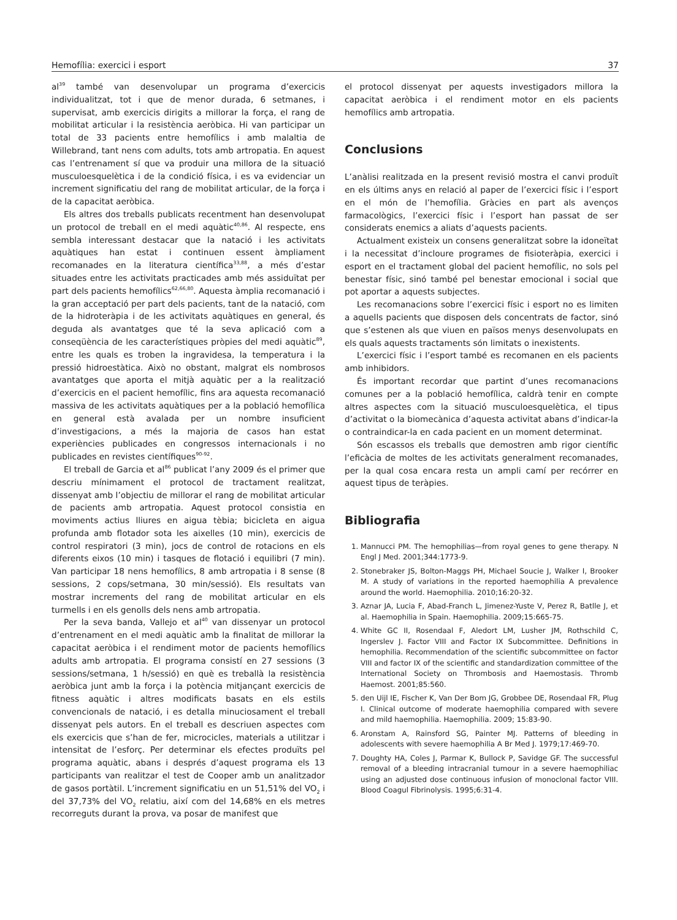Hemofília: exercici i esport 37
al<sup>39</sup> també van desenvolupar un programa d’exercicis individualitzat, tot i que de menor durada, 6 setmanes, i supervisat, amb exercicis dirigits a millorar la força, el rang de mobilitat articular i la resistència aeròbica. Hi van participar un total de 33 pacients entre hemofílics i amb malaltia de Willebrand, tant nens com adults, tots amb artropatia. En aquest cas l’entrenament sí que va produir una millora de la situació musculoesquelètica i de la condició física, i es va evidenciar un increment significatiu del rang de mobilitat articular, de la força i de la capacitat aeròbica.
Els altres dos treballs publicats recentment han desenvolupat un protocol de treball en el medi aquàtic<sup>40,86</sup>. Al respecte, ens sembla interessant destacar que la natació i les activitats aquàtiques han estat i continuen essent àmpliament recomanades en la literatura científica<sup>33,88</sup>, a més d’estar situades entre les activitats practicades amb més assiduïtat per part dels pacients hemofílics<sup>62,66,80</sup>. Aquesta àmplia recomanació i la gran acceptació per part dels pacients, tant de la natació, com de la hidroteràpia i de les activitats aquàtiques en general, és deguda als avantatges que té la seva aplicació com a conseqüència de les característiques pròpies del medi aquàtic<sup>89</sup>, entre les quals es troben la ingravidesa, la temperatura i la pressió hidroestàtica. Això no obstant, malgrat els nombrosos avantatges que aporta el mitjà aquàtic per a la realització d’exercicis en el pacient hemofílic, fins ara aquesta recomanació massiva de les activitats aquàtiques per a la població hemofílica en general està avalada per un nombre insuficient d’investigacions, a més la majoria de casos han estat experiències publicades en congressos internacionals i no publicades en revistes científiques<sup>90-92</sup>.
El treball de Garcia et al<sup>86</sup> publicat l’any 2009 és el primer que descriu mínimament el protocol de tractament realitzat, dissenyat amb l’objectiu de millorar el rang de mobilitat articular de pacients amb artropatia. Aquest protocol consistia en moviments actius lliures en aigua tèbia; bicicleta en aigua profunda amb flotador sota les aixelles (10 min), exercicis de control respiratori (3 min), jocs de control de rotacions en els diferents eixos (10 min) i tasques de flotació i equilibri (7 min). Van participar 18 nens hemofílics, 8 amb artropatia i 8 sense (8 sessions, 2 cops/setmana, 30 min/sessió). Els resultats van mostrar increments del rang de mobilitat articular en els turmells i en els genolls dels nens amb artropatia.
Per la seva banda, Vallejo et al<sup>40</sup> van dissenyar un protocol d’entrenament en el medi aquàtic amb la finalitat de millorar la capacitat aeròbica i el rendiment motor de pacients hemofílics adults amb artropatia. El programa consistí en 27 sessions (3 sessions/setmana, 1 h/sessió) en què es treballà la resistència aeròbica junt amb la força i la potència mitjançant exercicis de fitness aquàtic i altres modificats basats en els estils convencionals de natació, i es detalla minuciosament el treball dissenyat pels autors. En el treball es descriuen aspectes com els exercicis que s’han de fer, microcicles, materials a utilitzar i intensitat de l’esforç. Per determinar els efectes produïts pel programa aquàtic, abans i després d’aquest programa els 13 participants van realitzar el test de Cooper amb un analitzador de gasos portàtil. L’increment significatiu en un 51,51% del VO<sub>2</sub> i del 37,73% del VO<sub>2</sub> relatiu, així com del 14,68% en els metres recorreguts durant la prova, va posar de manifest que
el protocol dissenyat per aquests investigadors millora la capacitat aeròbica i el rendiment motor en els pacients hemofílics amb artropatia.
Conclusions
L’anàlisi realitzada en la present revisió mostra el canvi produït en els últims anys en relació al paper de l’exercici físic i l’esport en el món de l’hemofília. Gràcies en part als avenços farmacològics, l’exercici físic i l’esport han passat de ser considerats enemics a aliats d’aquests pacients.
Actualment existeix un consens generalitzat sobre la idoneïtat i la necessitat d’incloure programes de fisioteràpia, exercici i esport en el tractament global del pacient hemofílic, no sols pel benestar físic, sinó també pel benestar emocional i social que pot aportar a aquests subjectes.
Les recomanacions sobre l’exercici físic i esport no es limiten a aquells pacients que disposen dels concentrats de factor, sinó que s’estenen als que viuen en països menys desenvolupats en els quals aquests tractaments són limitats o inexistents.
L’exercici físic i l’esport també es recomanen en els pacients amb inhibidors.
És important recordar que partint d’unes recomanacions comunes per a la població hemofílica, caldrà tenir en compte altres aspectes com la situació musculoesquelètica, el tipus d’activitat o la biomecànica d’aquesta activitat abans d’indicar-la o contraindicar-la en cada pacient en un moment determinat.
Són escassos els treballs que demostren amb rigor científic l’eficàcia de moltes de les activitats generalment recomanades, per la qual cosa encara resta un ampli camí per recórrer en aquest tipus de teràpies.
Bibliografia
1. Mannucci PM. The hemophilias—from royal genes to gene therapy. N Engl J Med. 2001;344:1773-9.
2. Stonebraker JS, Bolton-Maggs PH, Michael Soucie J, Walker I, Brooker M. A study of variations in the reported haemophilia A prevalence around the world. Haemophilia. 2010;16:20-32.
3. Aznar JA, Lucia F, Abad-Franch L, Jimenez-Yuste V, Perez R, Batlle J, et al. Haemophilia in Spain. Haemophilia. 2009;15:665-75.
4. White GC II, Rosendaal F, Aledort LM, Lusher JM, Rothschild C, Ingerslev J. Factor VIII and Factor IX Subcommittee. Definitions in hemophilia. Recommendation of the scientific subcommittee on factor VIII and factor IX of the scientific and standardization committee of the International Society on Thrombosis and Haemostasis. Thromb Haemost. 2001;85:560.
5. den Uijl IE, Fischer K, Van Der Bom JG, Grobbee DE, Rosendaal FR, Plug I. Clinical outcome of moderate haemophilia compared with severe and mild haemophilia. Haemophilia. 2009; 15:83-90.
6. Aronstam A, Rainsford SG, Painter MJ. Patterns of bleeding in adolescents with severe haemophilia A Br Med J. 1979;17:469-70.
7. Doughty HA, Coles J, Parmar K, Bullock P, Savidge GF. The successful removal of a bleeding intracranial tumour in a severe haemophiliac using an adjusted dose continuous infusion of monoclonal factor VIII. Blood Coagul Fibrinolysis. 1995;6:31-4.